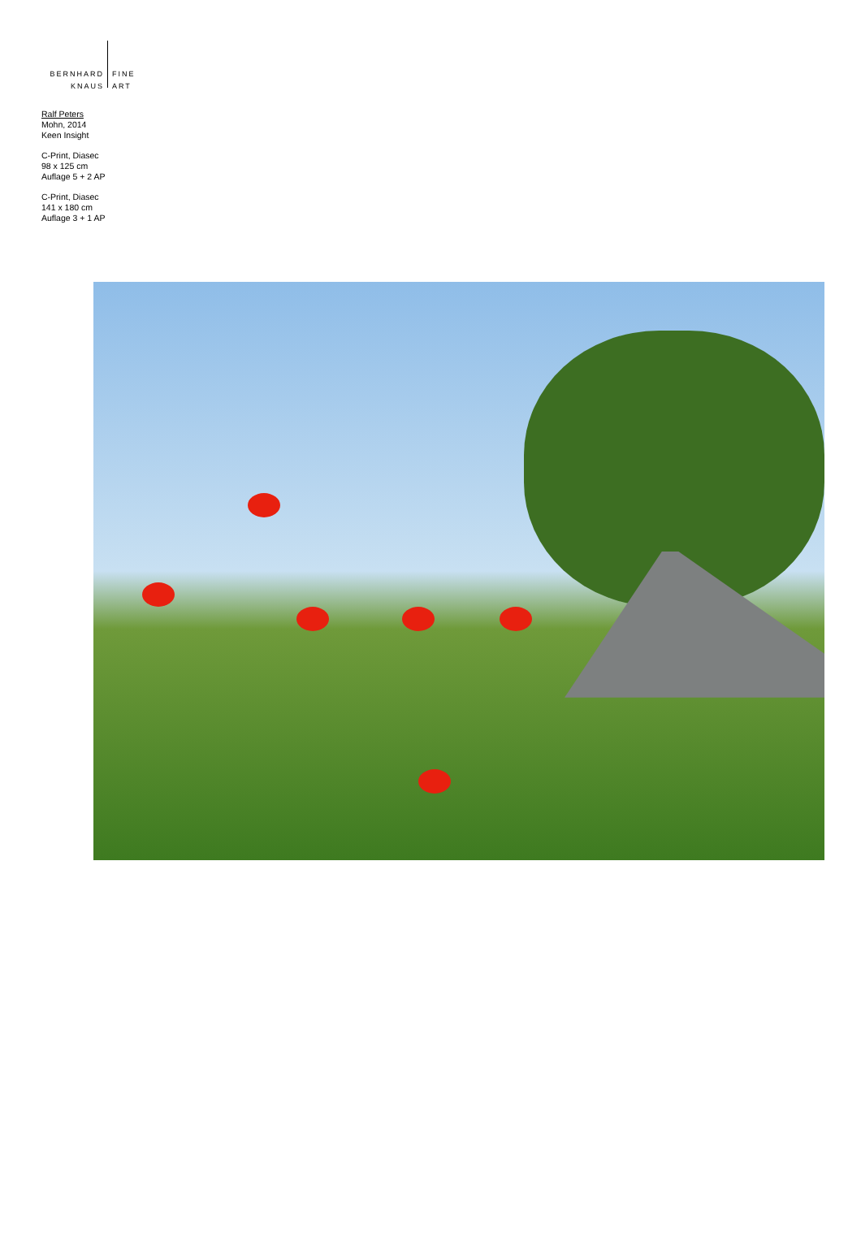BERNHARD
KNAUS
FINE
ART
Ralf Peters
Mohn, 2014
Keen Insight
C-Print, Diasec
98 x 125 cm
Auflage 5 + 2 AP
C-Print, Diasec
141 x 180 cm
Auflage 3 + 1 AP